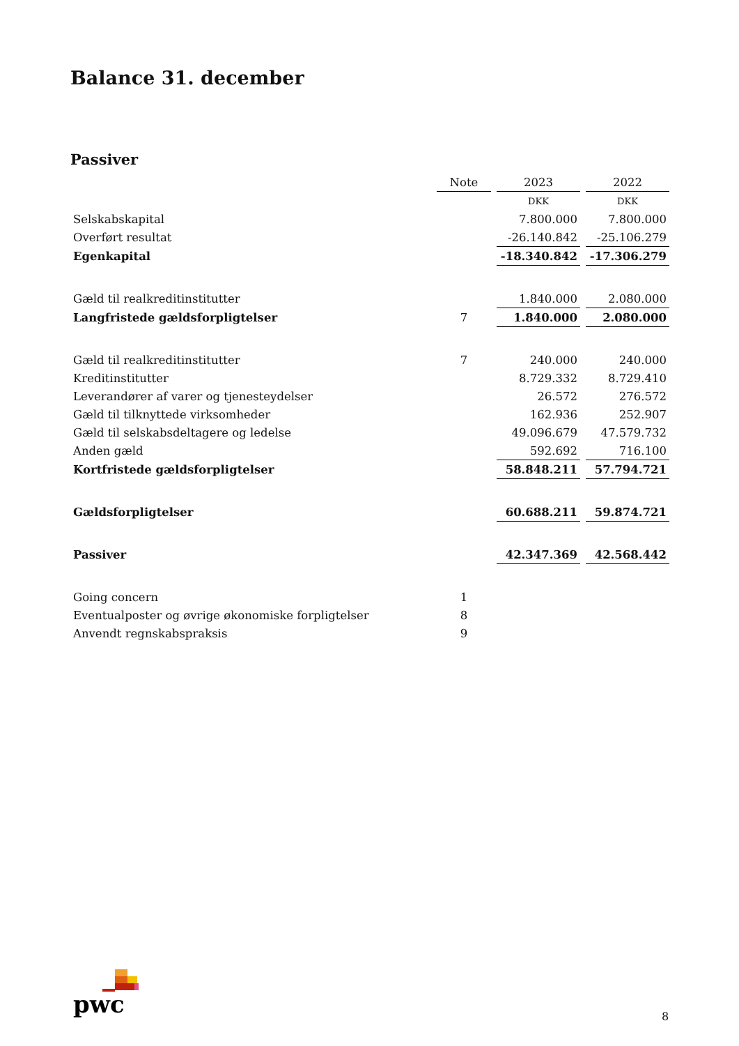Balance 31. december
Passiver
| | Note | 2023 | 2022 |
| --- | --- | --- | --- |
| | | DKK | DKK |
| Selskabskapital | | 7.800.000 | 7.800.000 |
| Overført resultat | | -26.140.842 | -25.106.279 |
| Egenkapital | | -18.340.842 | -17.306.279 |
| Gæld til realkreditinstitutter | | 1.840.000 | 2.080.000 |
| Langfristede gældsforpligtelser | 7 | 1.840.000 | 2.080.000 |
| Gæld til realkreditinstitutter | 7 | 240.000 | 240.000 |
| Kreditinstitutter | | 8.729.332 | 8.729.410 |
| Leverandører af varer og tjenesteydelser | | 26.572 | 276.572 |
| Gæld til tilknyttede virksomheder | | 162.936 | 252.907 |
| Gæld til selskabsdeltagere og ledelse | | 49.096.679 | 47.579.732 |
| Anden gæld | | 592.692 | 716.100 |
| Kortfristede gældsforpligtelser | | 58.848.211 | 57.794.721 |
| Gældsforpligtelser | | 60.688.211 | 59.874.721 |
| Passiver | | 42.347.369 | 42.568.442 |
| Going concern | 1 | | |
| Eventualposter og øvrige økonomiske forpligtelser | 8 | | |
| Anvendt regnskabspraksis | 9 | | |
pwc
8